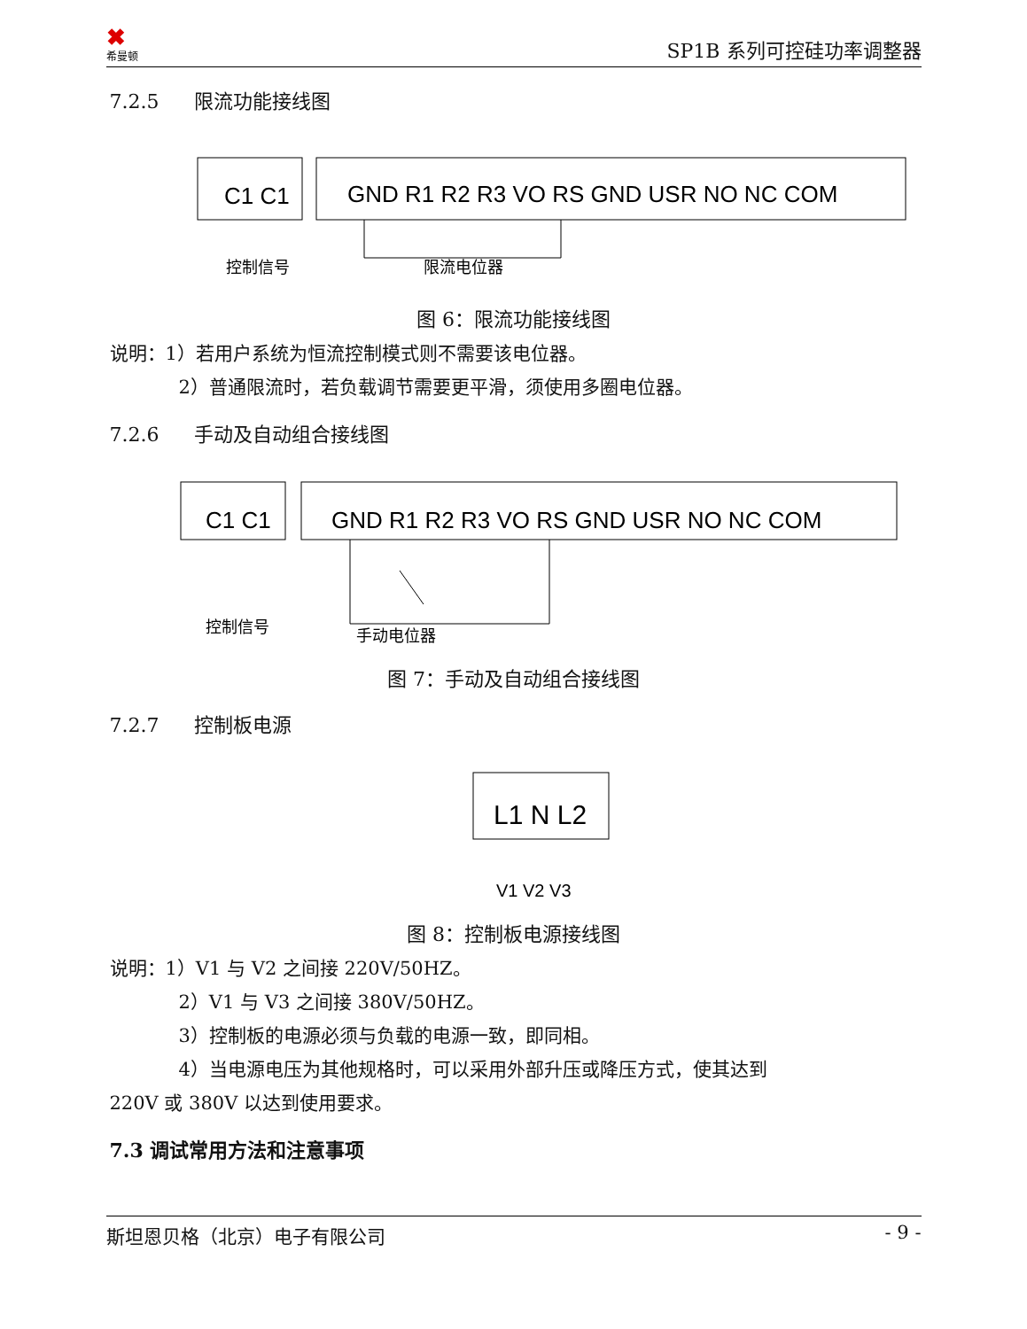✖
希曼顿
SP1B 系列可控硅功率调整器
7.2.5 限流功能接线图
C1 C1
GND R1 R2 R3 VO RS GND USR NO NC COM
控制信号
限流电位器
图 6：限流功能接线图
说明：1）若用户系统为恒流控制模式则不需要该电位器。
2）普通限流时，若负载调节需要更平滑，须使用多圈电位器。
7.2.6 手动及自动组合接线图
C1 C1
GND R1 R2 R3 VO RS GND USR NO NC COM
控制信号
手动电位器
图 7：手动及自动组合接线图
7.2.7 控制板电源
L1 N L2
V1 V2 V3
图 8：控制板电源接线图
说明：1）V1 与 V2 之间接 220V/50HZ。
2）V1 与 V3 之间接 380V/50HZ。
3）控制板的电源必须与负载的电源一致，即同相。
4）当电源电压为其他规格时，可以采用外部升压或降压方式，使其达到
220V 或 380V 以达到使用要求。
7.3 调试常用方法和注意事项
斯坦恩贝格（北京）电子有限公司 - 9 -